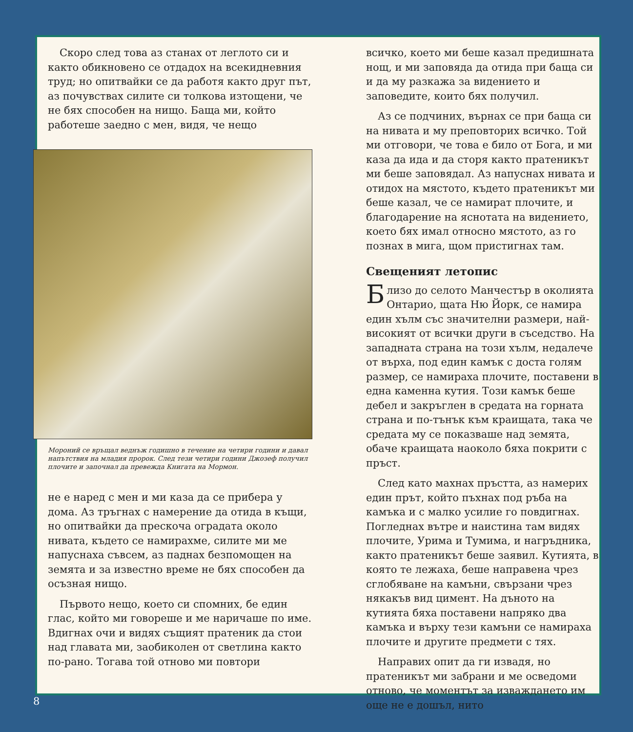Скоро след това аз станах от леглото си и както обикновено се отдадох на всекидневния труд; но опитвайки се да работя както друг път, аз почувствах силите си толкова изтощени, че не бях способен на нищо. Баща ми, който работеше заедно с мен, видя, че нещо
Мороний се връщал веднъж годишно в течение на четири години и давал напътствия на младия пророк. След тези четири години Джозеф получил плочите и започнал да превежда Книгата на Мормон.
не е наред с мен и ми каза да се прибера у дома. Аз тръгнах с намерение да отида в къщи, но опитвайки да прескоча оградата около нивата, където се намирахме, силите ми ме напуснаха съвсем, аз паднах безпомощен на земята и за известно време не бях способен да осъзная нищо.
Първото нещо, което си спомних, бе един глас, който ми говореше и ме наричаше по име. Вдигнах очи и видях същият пратеник да стои над главата ми, заобиколен от светлина както по-рано. Тогава той отново ми повтори
всичко, което ми беше казал предишната нощ, и ми заповяда да отида при баща си и да му разкажа за видението и заповедите, които бях получил.
Аз се подчиних, върнах се при баща си на нивата и му преповторих всичко. Той ми отговори, че това е било от Бога, и ми каза да ида и да сторя както пратеникът ми беше заповядал. Аз напуснах нивата и отидох на мястото, където пратеникът ми беше казал, че се намират плочите, и благодарение на яснотата на видението, което бях имал относно мястото, аз го познах в мига, щом пристигнах там.
Свещеният летопис
Близо до селото Манчестър в околията Онтарио, щата Ню Йорк, се намира един хълм със значителни размери, най-високият от всички други в съседство. На западната страна на този хълм, недалече от върха, под един камък с доста голям размер, се намираха плочите, поставени в една каменна кутия. Този камък беше дебел и закръглен в средата на горната страна и по-тънък към краищата, така че средата му се показваше над земята, обаче краищата наоколо бяха покрити с пръст.
След като махнах пръстта, аз намерих един прът, който пъхнах под ръба на камъка и с малко усилие го повдигнах. Погледнах вътре и наистина там видях плочите, Урима и Тумима, и нагръдника, както пратеникът беше заявил. Кутията, в която те лежаха, беше направена чрез сглобяване на камъни, свързани чрез някакъв вид цимент. На дъното на кутията бяха поставени напряко два камъка и върху тези камъни се намираха плочите и другите предмети с тях.
Направих опит да ги извадя, но пратеникът ми забрани и ме осведоми отново, че моментът за изваждането им още не е дошъл, нито
8